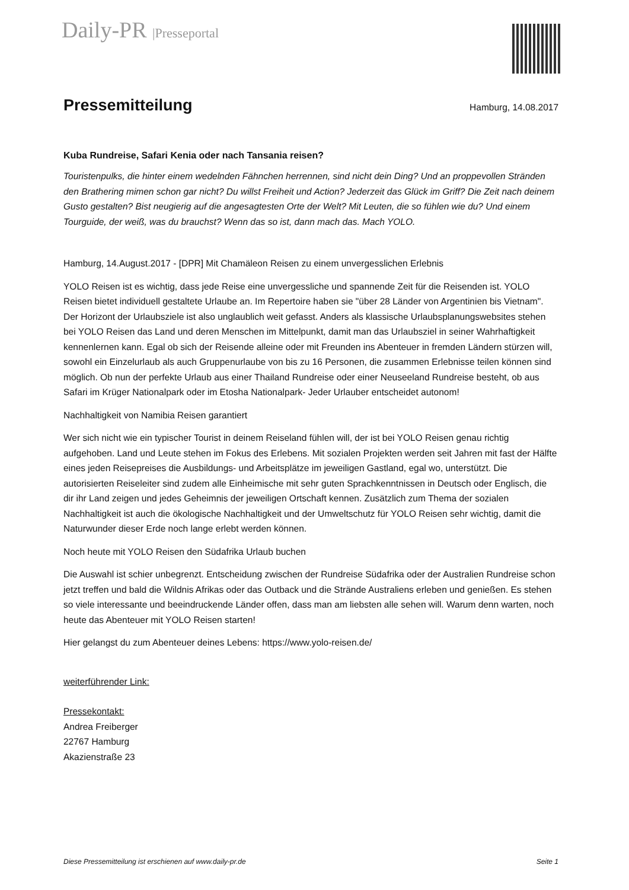Daily-PR |Presseportal
Pressemitteilung
Hamburg, 14.08.2017
Kuba Rundreise, Safari Kenia oder nach Tansania reisen?
Touristenpulks, die hinter einem wedelnden Fähnchen herrennen, sind nicht dein Ding? Und an proppevollen Stränden den Brathering mimen schon gar nicht? Du willst Freiheit und Action? Jederzeit das Glück im Griff? Die Zeit nach deinem Gusto gestalten? Bist neugierig auf die angesagtesten Orte der Welt? Mit Leuten, die so fühlen wie du? Und einem Tourguide, der weiß, was du brauchst? Wenn das so ist, dann mach das. Mach YOLO.
Hamburg, 14.August.2017 - [DPR] Mit Chamäleon Reisen zu einem unvergesslichen Erlebnis
YOLO Reisen ist es wichtig, dass jede Reise eine unvergessliche und spannende Zeit für die Reisenden ist. YOLO Reisen bietet individuell gestaltete Urlaube an. Im Repertoire haben sie "über 28 Länder von Argentinien bis Vietnam". Der Horizont der Urlaubsziele ist also unglaublich weit gefasst. Anders als klassische Urlaubsplanungswebsites stehen bei YOLO Reisen das Land und deren Menschen im Mittelpunkt, damit man das Urlaubsziel in seiner Wahrhaftigkeit kennenlernen kann. Egal ob sich der Reisende alleine oder mit Freunden ins Abenteuer in fremden Ländern stürzen will, sowohl ein Einzelurlaub als auch Gruppenurlaube von bis zu 16 Personen, die zusammen Erlebnisse teilen können sind möglich. Ob nun der perfekte Urlaub aus einer Thailand Rundreise oder einer Neuseeland Rundreise besteht, ob aus Safari im Krüger Nationalpark oder im Etosha Nationalpark- Jeder Urlauber entscheidet autonom!
Nachhaltigkeit von Namibia Reisen garantiert
Wer sich nicht wie ein typischer Tourist in deinem Reiseland fühlen will, der ist bei YOLO Reisen genau richtig aufgehoben. Land und Leute stehen im Fokus des Erlebens. Mit sozialen Projekten werden seit Jahren mit fast der Hälfte eines jeden Reisepreises die Ausbildungs- und Arbeitsplätze im jeweiligen Gastland, egal wo, unterstützt. Die autorisierten Reiseleiter sind zudem alle Einheimische mit sehr guten Sprachkenntnissen in Deutsch oder Englisch, die dir ihr Land zeigen und jedes Geheimnis der jeweiligen Ortschaft kennen. Zusätzlich zum Thema der sozialen Nachhaltigkeit ist auch die ökologische Nachhaltigkeit und der Umweltschutz für YOLO Reisen sehr wichtig, damit die Naturwunder dieser Erde noch lange erlebt werden können.
Noch heute mit YOLO Reisen den Südafrika Urlaub buchen
Die Auswahl ist schier unbegrenzt. Entscheidung zwischen der Rundreise Südafrika oder der Australien Rundreise schon jetzt treffen und bald die Wildnis Afrikas oder das Outback und die Strände Australiens erleben und genießen. Es stehen so viele interessante und beeindruckende Länder offen, dass man am liebsten alle sehen will. Warum denn warten, noch heute das Abenteuer mit YOLO Reisen starten!
Hier gelangst du zum Abenteuer deines Lebens: https://www.yolo-reisen.de/
weiterführender Link:
Pressekontakt:
Andrea Freiberger
22767 Hamburg
Akazienstraße 23
Diese Pressemitteilung ist erschienen auf www.daily-pr.de Seite 1